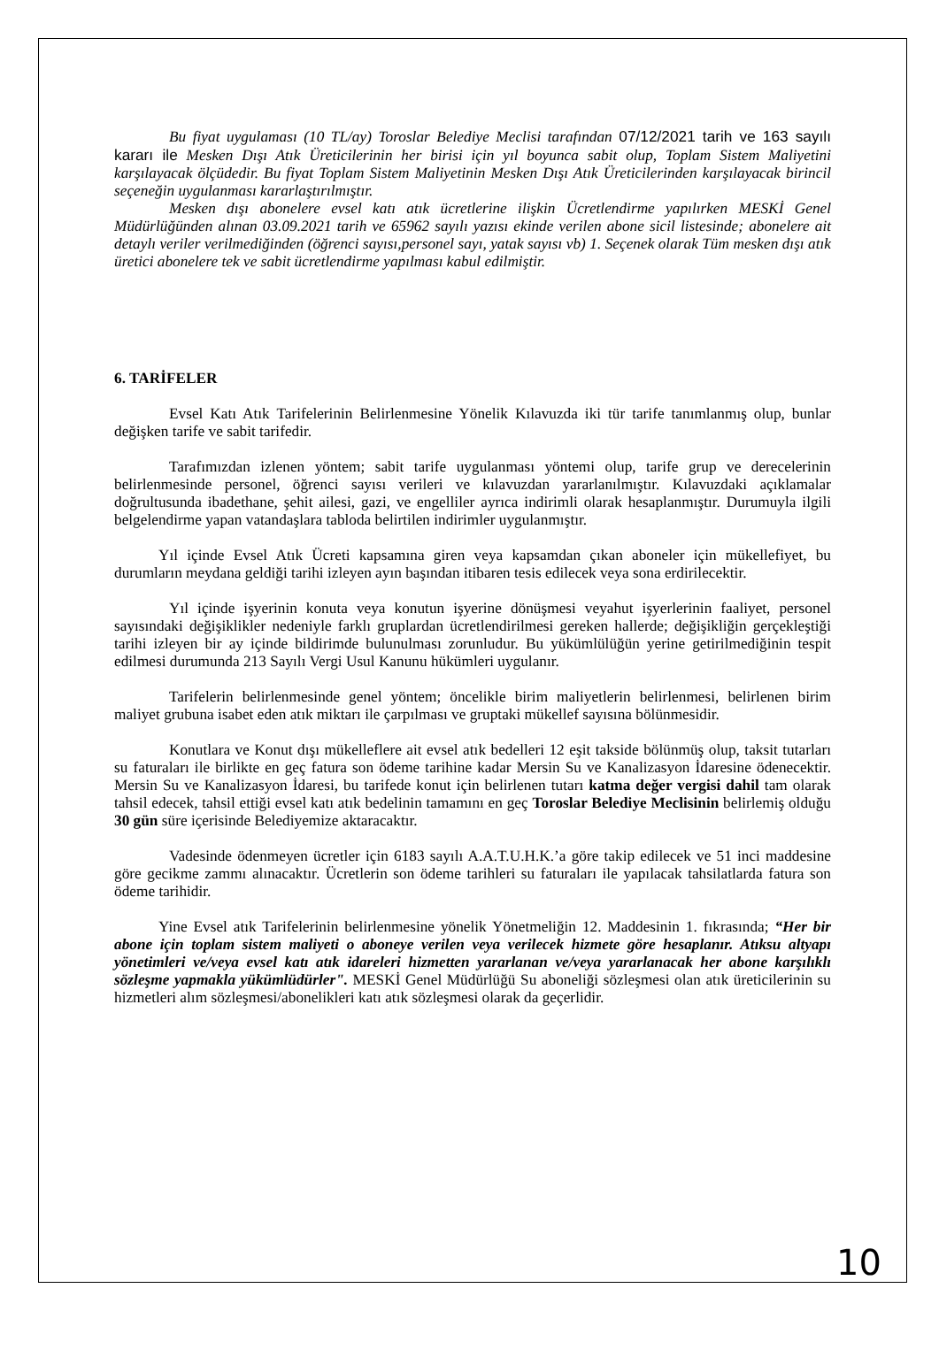Bu fiyat uygulaması (10 TL/ay) Toroslar Belediye Meclisi tarafından 07/12/2021 tarih ve 163 sayılı kararı ile Mesken Dışı Atık Üreticilerinin her birisi için yıl boyunca sabit olup, Toplam Sistem Maliyetini karşılayacak ölçüdedir. Bu fiyat Toplam Sistem Maliyetinin Mesken Dışı Atık Üreticilerinden karşılayacak birincil seçeneğin uygulanması kararlaştırılmıştır.
Mesken dışı abonelere evsel katı atık ücretlerine ilişkin Ücretlendirme yapılırken MESKİ Genel Müdürlüğünden alınan 03.09.2021 tarih ve 65962 sayılı yazısı ekinde verilen abone sicil listesinde; abonelere ait detaylı veriler verilmediğinden (öğrenci sayısı,personel sayı, yatak sayısı vb) 1. Seçenek olarak Tüm mesken dışı atık üretici abonelere tek ve sabit ücretlendirme yapılması kabul edilmiştir.
6. TARİFELER
Evsel Katı Atık Tarifelerinin Belirlenmesine Yönelik Kılavuzda iki tür tarife tanımlanmış olup, bunlar değişken tarife ve sabit tarifedir.
Tarafımızdan izlenen yöntem; sabit tarife uygulanması yöntemi olup, tarife grup ve derecelerinin belirlenmesinde personel, öğrenci sayısı verileri ve kılavuzdan yararlanılmıştır. Kılavuzdaki açıklamalar doğrultusunda ibadethane, şehit ailesi, gazi, ve engelliler ayrıca indirimli olarak hesaplanmıştır. Durumuyla ilgili belgelendirme yapan vatandaşlara tabloda belirtilen indirimler uygulanmıştır.
Yıl içinde Evsel Atık Ücreti kapsamına giren veya kapsamdan çıkan aboneler için mükellefiyet, bu durumların meydana geldiği tarihi izleyen ayın başından itibaren tesis edilecek veya sona erdirilecektir.
Yıl içinde işyerinin konuta veya konutun işyerine dönüşmesi veyahut işyerlerinin faaliyet, personel sayısındaki değişiklikler nedeniyle farklı gruplardan ücretlendirilmesi gereken hallerde; değişikliğin gerçekleştiği tarihi izleyen bir ay içinde bildirimde bulunulması zorunludur. Bu yükümlülüğün yerine getirilmediğinin tespit edilmesi durumunda 213 Sayılı Vergi Usul Kanunu hükümleri uygulanır.
Tarifelerin belirlenmesinde genel yöntem; öncelikle birim maliyetlerin belirlenmesi, belirlenen birim maliyet grubuna isabet eden atık miktarı ile çarpılması ve gruptaki mükellef sayısına bölünmesidir.
Konutlara ve Konut dışı mükelleflere ait evsel atık bedelleri 12 eşit takside bölünmüş olup, taksit tutarları su faturaları ile birlikte en geç fatura son ödeme tarihine kadar Mersin Su ve Kanalizasyon İdaresine ödenecektir. Mersin Su ve Kanalizasyon İdaresi, bu tarifede konut için belirlenen tutarı katma değer vergisi dahil tam olarak tahsil edecek, tahsil ettiği evsel katı atık bedelinin tamamını en geç Toroslar Belediye Meclisinin belirlemiş olduğu 30 gün süre içerisinde Belediyemize aktaracaktır.
Vadesinde ödenmeyen ücretler için 6183 sayılı A.A.T.U.H.K.’a göre takip edilecek ve 51 inci maddesine göre gecikme zammı alınacaktır. Ücretlerin son ödeme tarihleri su faturaları ile yapılacak tahsilatlarda fatura son ödeme tarihidir.
Yine Evsel atık Tarifelerinin belirlenmesine yönelik Yönetmeliğin 12. Maddesinin 1. fıkrasında; “Her bir abone için toplam sistem maliyeti o aboneye verilen veya verilecek hizmete göre hesaplanır. Atıksu altyapı yönetimleri ve/veya evsel katı atık idareleri hizmetten yararlanan ve/veya yararlanacak her abone karşılıklı sözleşme yapmakla yükümlüdürler". MESKİ Genel Müdürlüğü Su aboneliği sözleşmesi olan atık üreticilerinin su hizmetleri alım sözleşmesi/abonelikleri katı atık sözleşmesi olarak da geçerlidir.
10